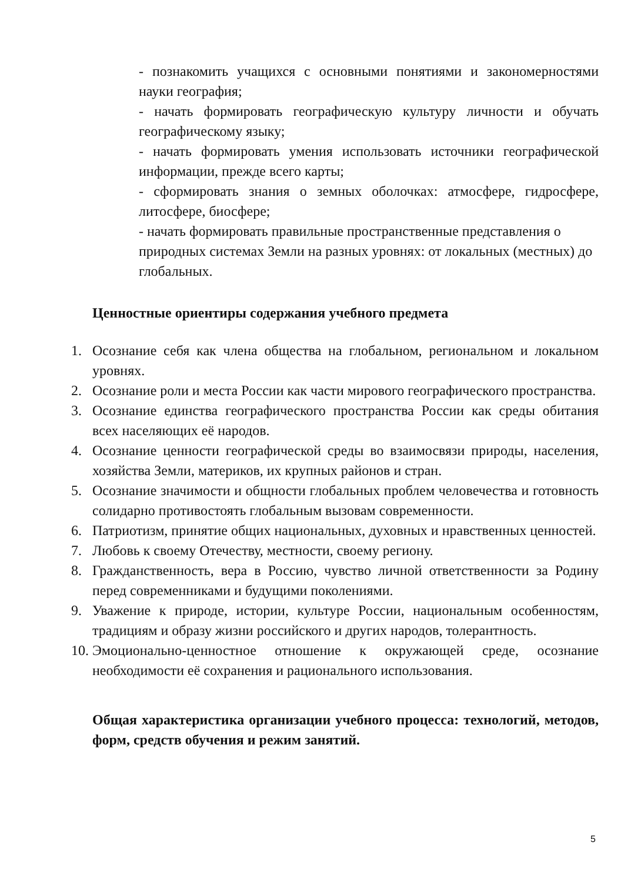- познакомить учащихся с основными понятиями и закономерностями науки география;
- начать формировать географическую культуру личности и обучать географическому языку;
- начать формировать умения использовать источники географической информации, прежде всего карты;
- сформировать знания о земных оболочках: атмосфере, гидросфере, литосфере, биосфере;
- начать формировать правильные пространственные представления о природных системах Земли на разных уровнях: от локальных (местных) до глобальных.
Ценностные ориентиры содержания учебного предмета
1. Осознание себя как члена общества на глобальном, региональном и локальном уровнях.
2. Осознание роли и места России как части мирового географического пространства.
3. Осознание единства географического пространства России как среды обитания всех населяющих её народов.
4. Осознание ценности географической среды во взаимосвязи природы, населения, хозяйства Земли, материков, их крупных районов и стран.
5. Осознание значимости и общности глобальных проблем человечества и готовность солидарно противостоять глобальным вызовам современности.
6. Патриотизм, принятие общих национальных, духовных и нравственных ценностей.
7. Любовь к своему Отечеству, местности, своему региону.
8. Гражданственность, вера в Россию, чувство личной ответственности за Родину перед современниками и будущими поколениями.
9. Уважение к природе, истории, культуре России, национальным особенностям, традициям и образу жизни российского и других народов, толерантность.
10. Эмоционально-ценностное отношение к окружающей среде, осознание необходимости её сохранения и рационального использования.
Общая характеристика организации учебного процесса: технологий, методов, форм, средств обучения и режим занятий.
5